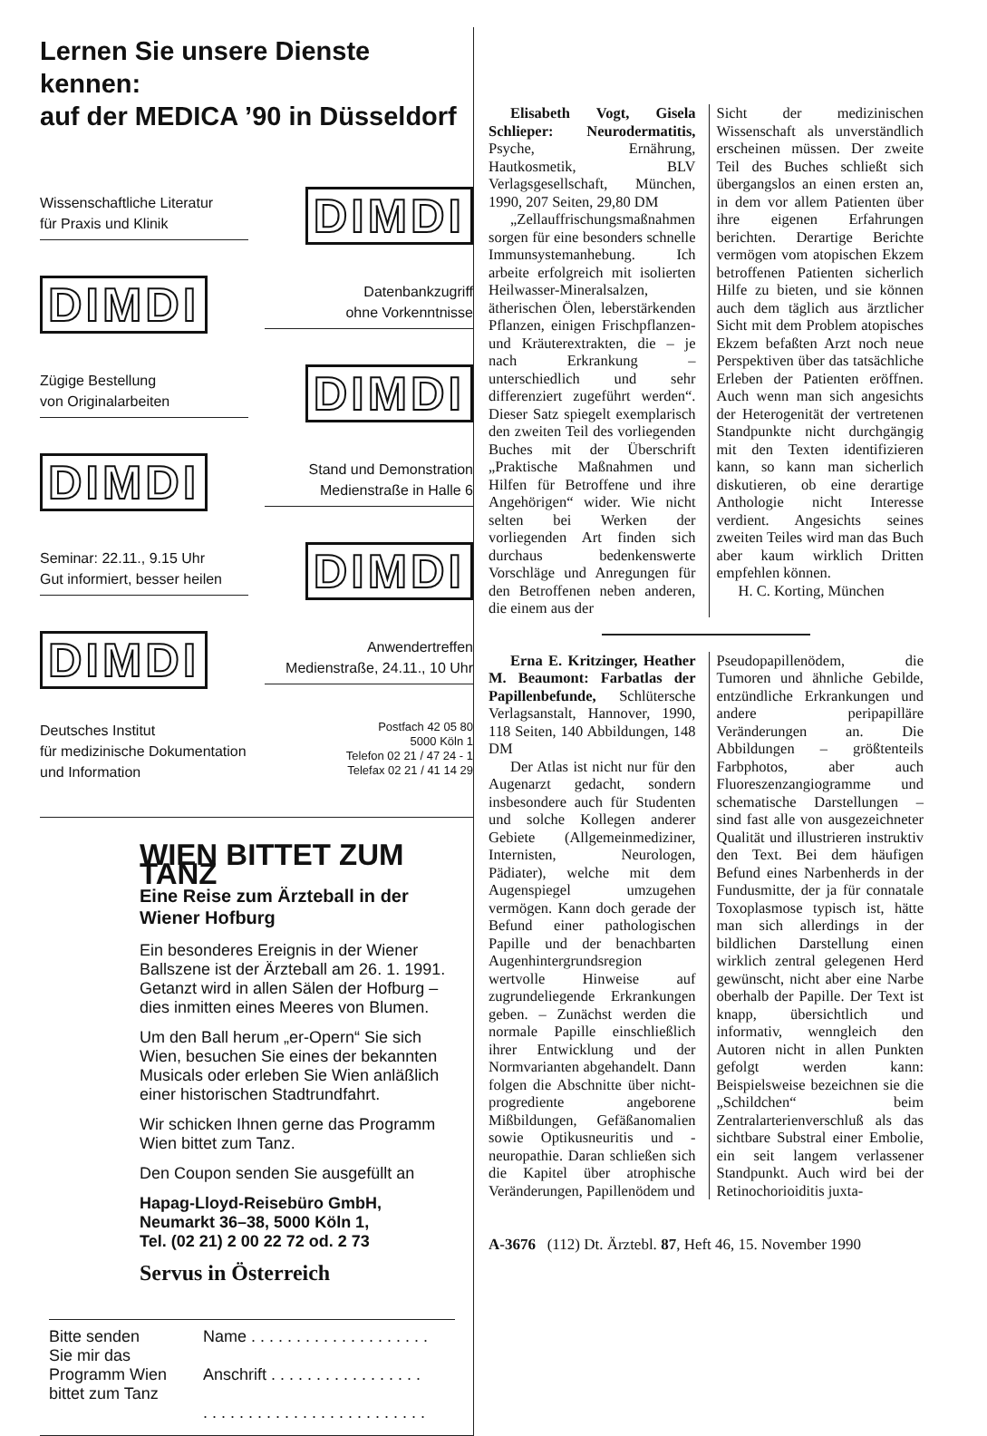Lernen Sie unsere Dienste kennen:
auf der MEDICA ’90 in Düsseldorf
Wissenschaftliche Literatur
für Praxis und Klinik
DIMDI
DIMDI
Datenbankzugriff
ohne Vorkenntnisse
Zügige Bestellung
von Originalarbeiten
DIMDI
DIMDI
Stand und Demonstration
Medienstraße in Halle 6
Seminar: 22.11., 9.15 Uhr
Gut informiert, besser heilen
DIMDI
DIMDI
Anwendertreffen
Medienstraße, 24.11., 10 Uhr
Deutsches Institut
für medizinische Dokumentation
und Information
Postfach 42 05 80
5000 Köln 1
Telefon 02 21 / 47 24 - 1
Telefax 02 21 / 41 14 29
WIEN BITTET ZUM TANZ
Eine Reise zum Ärzteball in der Wiener Hofburg
Ein besonderes Ereignis in der Wiener Ballszene ist der Ärzteball am 26. 1. 1991. Getanzt wird in allen Sälen der Hofburg – dies inmitten eines Meeres von Blumen.
Um den Ball herum „er-Opern“ Sie sich Wien, besuchen Sie eines der bekannten Musicals oder erleben Sie Wien anläßlich einer historischen Stadtrundfahrt.
Wir schicken Ihnen gerne das Programm Wien bittet zum Tanz.
Den Coupon senden Sie ausgefüllt an
Hapag-Lloyd-Reisebüro GmbH,
Neumarkt 36–38, 5000 Köln 1,
Tel. (02 21) 2 00 22 72 od. 2 73
Servus in Österreich
Bitte senden
Sie mir das
Programm Wien
bittet zum Tanz
Name . . . . . . . . . . . . . . . . . . . .
Anschrift . . . . . . . . . . . . . . . . .
. . . . . . . . . . . . . . . . . . . . . . . . .
Elisabeth Vogt, Gisela Schlieper: Neurodermatitis, Psyche, Ernährung, Hautkosmetik, BLV Verlagsgesellschaft, München, 1990, 207 Seiten, 29,80 DM
„Zellauffrischungsmaßnahmen sorgen für eine besonders schnelle Immunsystemanhebung. Ich arbeite erfolgreich mit isolierten Heilwasser-Mineralsalzen, ätherischen Ölen, leberstärkenden Pflanzen, einigen Frischpflanzen- und Kräuterextrakten, die – je nach Erkrankung – unterschiedlich und sehr differenziert zugeführt werden“. Dieser Satz spiegelt exemplarisch den zweiten Teil des vorliegenden Buches mit der Überschrift „Praktische Maßnahmen und Hilfen für Betroffene und ihre Angehörigen“ wider. Wie nicht selten bei Werken der vorliegenden Art finden sich durchaus bedenkenswerte Vorschläge und Anregungen für den Betroffenen neben anderen, die einem aus der
Sicht der medizinischen Wissenschaft als unverständlich erscheinen müssen. Der zweite Teil des Buches schließt sich übergangslos an einen ersten an, in dem vor allem Patienten über ihre eigenen Erfahrungen berichten. Derartige Berichte vermögen vom atopischen Ekzem betroffenen Patienten sicherlich Hilfe zu bieten, und sie können auch dem täglich aus ärztlicher Sicht mit dem Problem atopisches Ekzem befaßten Arzt noch neue Perspektiven über das tatsächliche Erleben der Patienten eröffnen. Auch wenn man sich angesichts der Heterogenität der vertretenen Standpunkte nicht durchgängig mit den Texten identifizieren kann, so kann man sicherlich diskutieren, ob eine derartige Anthologie nicht Interesse verdient. Angesichts seines zweiten Teiles wird man das Buch aber kaum wirklich Dritten empfehlen können.
H. C. Korting, München
Erna E. Kritzinger, Heather M. Beaumont: Farbatlas der Papillenbefunde, Schlütersche Verlagsanstalt, Hannover, 1990, 118 Seiten, 140 Abbildungen, 148 DM
Der Atlas ist nicht nur für den Augenarzt gedacht, sondern insbesondere auch für Studenten und solche Kollegen anderer Gebiete (Allgemeinmediziner, Internisten, Neurologen, Pädiater), welche mit dem Augenspiegel umzugehen vermögen. Kann doch gerade der Befund einer pathologischen Papille und der benachbarten Augenhintergrundsregion wertvolle Hinweise auf zugrundeliegende Erkrankungen geben. – Zunächst werden die normale Papille einschließlich ihrer Entwicklung und der Normvarianten abgehandelt. Dann folgen die Abschnitte über nicht-progrediente angeborene Mißbildungen, Gefäßanomalien sowie Optikusneuritis und -neuropathie. Daran schließen sich die Kapitel über atrophische Veränderungen, Papillenödem und
Pseudopapillenödem, die Tumoren und ähnliche Gebilde, entzündliche Erkrankungen und andere peripapilläre Veränderungen an. Die Abbildungen – größtenteils Farbphotos, aber auch Fluoreszenzangiogramme und schematische Darstellungen – sind fast alle von ausgezeichneter Qualität und illustrieren instruktiv den Text. Bei dem häufigen Befund eines Narbenherds in der Fundusmitte, der ja für connatale Toxoplasmose typisch ist, hätte man sich allerdings in der bildlichen Darstellung einen wirklich zentral gelegenen Herd gewünscht, nicht aber eine Narbe oberhalb der Papille. Der Text ist knapp, übersichtlich und informativ, wenngleich den Autoren nicht in allen Punkten gefolgt werden kann: Beispielsweise bezeichnen sie die „Schildchen“ beim Zentralarterienverschluß als das sichtbare Substral einer Embolie, ein seit langem verlassener Standpunkt. Auch wird bei der Retinochorioiditis juxta-
A-3676 (112) Dt. Ärztebl. 87, Heft 46, 15. November 1990